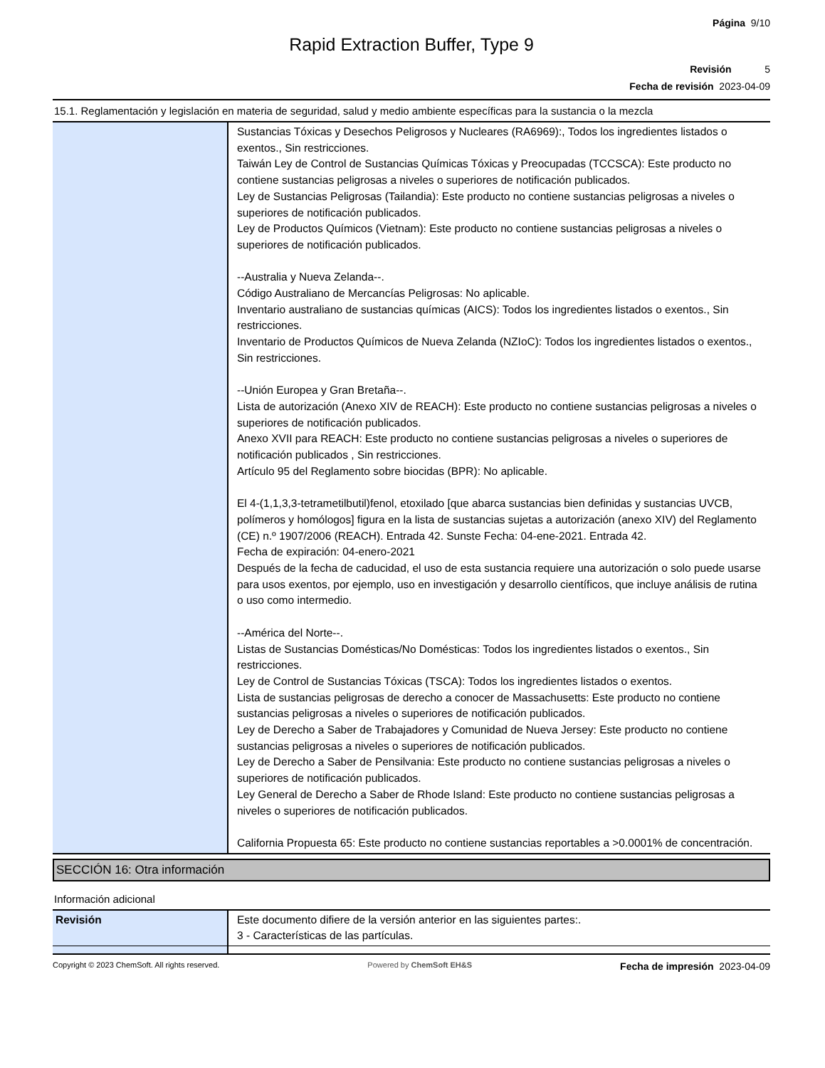Página 9/10
Rapid Extraction Buffer, Type 9
Revisión 5
Fecha de revisión 2023-04-09
15.1. Reglamentación y legislación en materia de seguridad, salud y medio ambiente específicas para la sustancia o la mezcla
| | Sustancias Tóxicas y Desechos Peligrosos y Nucleares (RA6969):, Todos los ingredientes listados o exentos., Sin restricciones. Taiwán Ley de Control de Sustancias Químicas Tóxicas y Preocupadas (TCCSCA): Este producto no contiene sustancias peligrosas a niveles o superiores de notificación publicados. Ley de Sustancias Peligrosas (Tailandia): Este producto no contiene sustancias peligrosas a niveles o superiores de notificación publicados. Ley de Productos Químicos (Vietnam): Este producto no contiene sustancias peligrosas a niveles o superiores de notificación publicados. --Australia y Nueva Zelanda--. Código Australiano de Mercancías Peligrosas: No aplicable. Inventario australiano de sustancias químicas (AICS): Todos los ingredientes listados o exentos., Sin restricciones. Inventario de Productos Químicos de Nueva Zelanda (NZIoC): Todos los ingredientes listados o exentos., Sin restricciones. --Unión Europea y Gran Bretaña--. Lista de autorización (Anexo XIV de REACH): Este producto no contiene sustancias peligrosas a niveles o superiores de notificación publicados. Anexo XVII para REACH: Este producto no contiene sustancias peligrosas a niveles o superiores de notificación publicados , Sin restricciones. Artículo 95 del Reglamento sobre biocidas (BPR): No aplicable. El 4-(1,1,3,3-tetrametilbutil)fenol, etoxilado [que abarca sustancias bien definidas y sustancias UVCB, polímeros y homólogos] figura en la lista de sustancias sujetas a autorización (anexo XIV) del Reglamento (CE) n.º 1907/2006 (REACH). Entrada 42. Sunste Fecha: 04-ene-2021. Entrada 42. Fecha de expiración: 04-enero-2021 Después de la fecha de caducidad, el uso de esta sustancia requiere una autorización o solo puede usarse para usos exentos, por ejemplo, uso en investigación y desarrollo científicos, que incluye análisis de rutina o uso como intermedio. --América del Norte--. Listas de Sustancias Domésticas/No Domésticas: Todos los ingredientes listados o exentos., Sin restricciones. Ley de Control de Sustancias Tóxicas (TSCA): Todos los ingredientes listados o exentos. Lista de sustancias peligrosas de derecho a conocer de Massachusetts: Este producto no contiene sustancias peligrosas a niveles o superiores de notificación publicados. Ley de Derecho a Saber de Trabajadores y Comunidad de Nueva Jersey: Este producto no contiene sustancias peligrosas a niveles o superiores de notificación publicados. Ley de Derecho a Saber de Pensilvania: Este producto no contiene sustancias peligrosas a niveles o superiores de notificación publicados. Ley General de Derecho a Saber de Rhode Island: Este producto no contiene sustancias peligrosas a niveles o superiores de notificación publicados. California Propuesta 65: Este producto no contiene sustancias reportables a >0.0001% de concentración. |
SECCIÓN 16: Otra información
Información adicional
| Revisión | Este documento difiere de la versión anterior en las siguientes partes:. 3 - Características de las partículas. |
Copyright © 2023 ChemSoft. All rights reserved. Powered by ChemSoft EH&S Fecha de impresión 2023-04-09